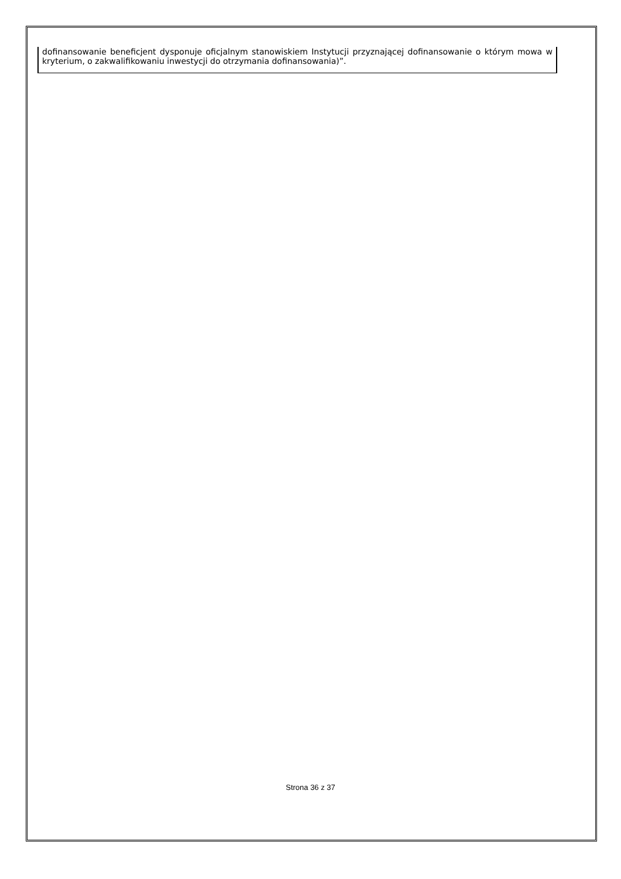| dofinansowanie beneficjent dysponuje oficjalnym stanowiskiem Instytucji przyznającej dofinansowanie o którym mowa w kryterium, o zakwalifikowaniu inwestycji do otrzymania dofinansowania)”. |
Strona 36 z 37